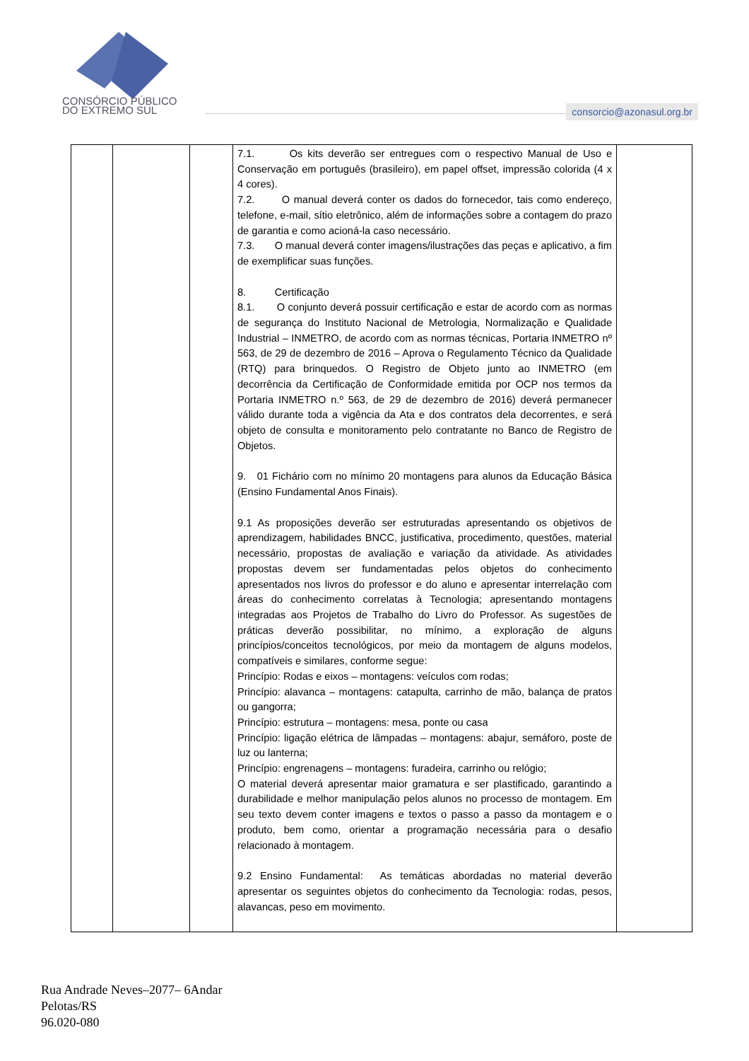CONSÓRCIO PÚBLICO
DO EXTREMO SUL
consorcio@azonasul.org.br
| | | | 7.1. Os kits deverão ser entregues com o respectivo Manual de Uso e Conservação em português (brasileiro), em papel offset, impressão colorida (4 x 4 cores). 7.2. O manual deverá conter os dados do fornecedor, tais como endereço, telefone, e-mail, sítio eletrônico, além de informações sobre a contagem do prazo de garantia e como acioná-la caso necessário. 7.3. O manual deverá conter imagens/ilustrações das peças e aplicativo, a fim de exemplificar suas funções. 8. Certificação 8.1. O conjunto deverá possuir certificação e estar de acordo com as normas de segurança do Instituto Nacional de Metrologia, Normalização e Qualidade Industrial – INMETRO, de acordo com as normas técnicas, Portaria INMETRO nº 563, de 29 de dezembro de 2016 – Aprova o Regulamento Técnico da Qualidade (RTQ) para brinquedos. O Registro de Objeto junto ao INMETRO (em decorrência da Certificação de Conformidade emitida por OCP nos termos da Portaria INMETRO n.º 563, de 29 de dezembro de 2016) deverá permanecer válido durante toda a vigência da Ata e dos contratos dela decorrentes, e será objeto de consulta e monitoramento pelo contratante no Banco de Registro de Objetos. 9. 01 Fichário com no mínimo 20 montagens para alunos da Educação Básica (Ensino Fundamental Anos Finais). 9.1 As proposições deverão ser estruturadas apresentando os objetivos de aprendizagem, habilidades BNCC, justificativa, procedimento, questões, material necessário, propostas de avaliação e variação da atividade. As atividades propostas devem ser fundamentadas pelos objetos do conhecimento apresentados nos livros do professor e do aluno e apresentar interrelação com áreas do conhecimento correlatas à Tecnologia; apresentando montagens integradas aos Projetos de Trabalho do Livro do Professor. As sugestões de práticas deverão possibilitar, no mínimo, a exploração de alguns princípios/conceitos tecnológicos, por meio da montagem de alguns modelos, compatíveis e similares, conforme segue: Princípio: Rodas e eixos – montagens: veículos com rodas; Princípio: alavanca – montagens: catapulta, carrinho de mão, balança de pratos ou gangorra; Princípio: estrutura – montagens: mesa, ponte ou casa Princípio: ligação elétrica de lâmpadas – montagens: abajur, semáforo, poste de luz ou lanterna; Princípio: engrenagens – montagens: furadeira, carrinho ou relógio; O material deverá apresentar maior gramatura e ser plastificado, garantindo a durabilidade e melhor manipulação pelos alunos no processo de montagem. Em seu texto devem conter imagens e textos o passo a passo da montagem e o produto, bem como, orientar a programação necessária para o desafio relacionado à montagem. 9.2 Ensino Fundamental: As temáticas abordadas no material deverão apresentar os seguintes objetos do conhecimento da Tecnologia: rodas, pesos, alavancas, peso em movimento. | |
Rua Andrade Neves–2077– 6Andar
Pelotas/RS
96.020-080